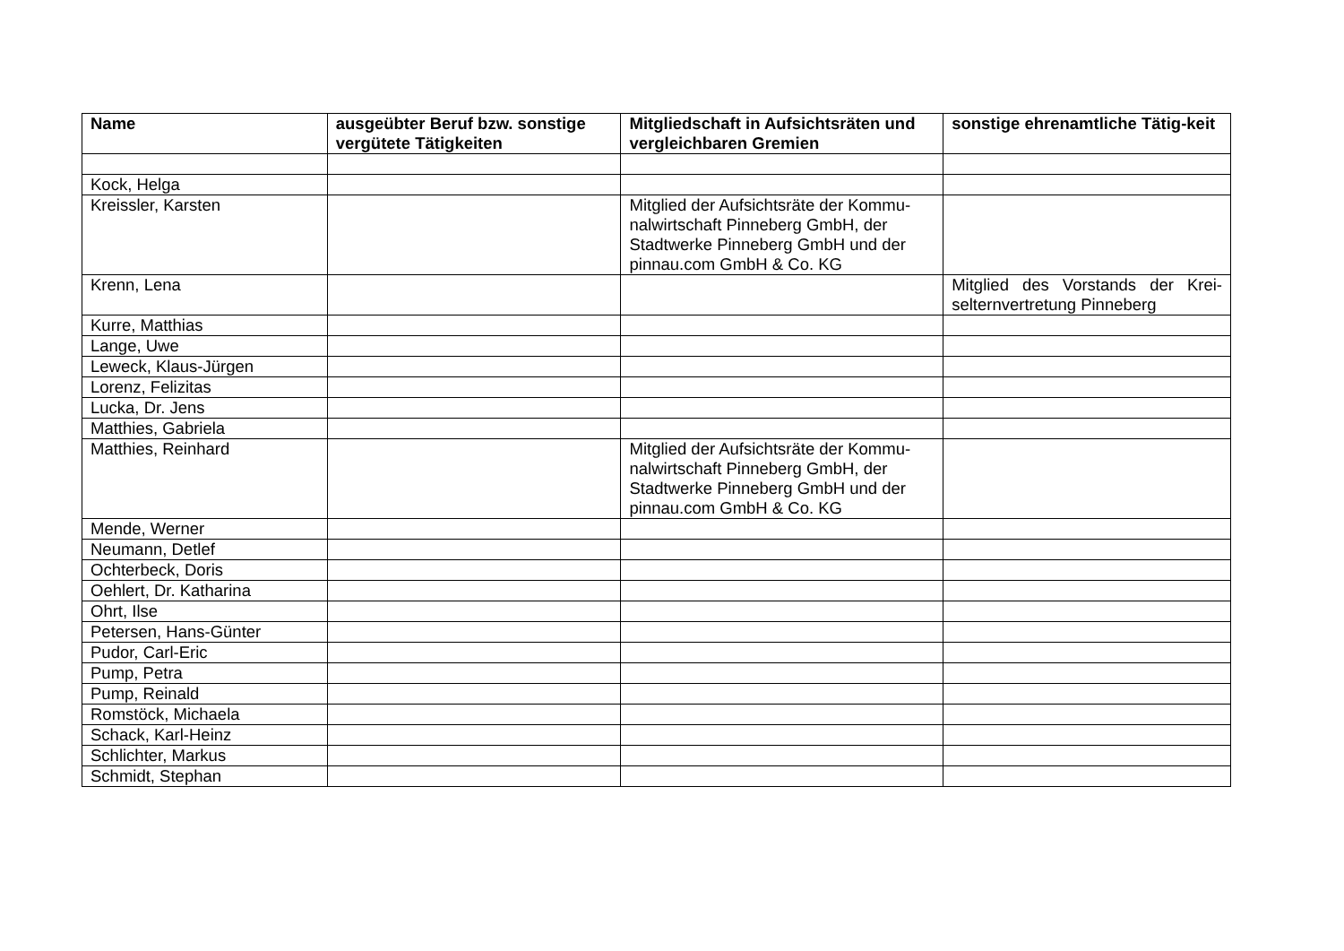| Name | ausgeübter Beruf bzw. sonstige vergütete Tätigkeiten | Mitgliedschaft in Aufsichtsräten und vergleichbaren Gremien | sonstige ehrenamtliche Tätig-keit |
| --- | --- | --- | --- |
| Kock, Helga | | | |
| Kreissler, Karsten | | Mitglied der Aufsichtsräte der Kommu-nalwirtschaft Pinneberg GmbH, der Stadtwerke Pinneberg GmbH und der pinnau.com GmbH & Co. KG | |
| Krenn, Lena | | | Mitglied des Vorstands der Krei-selternvertretung Pinneberg |
| Kurre, Matthias | | | |
| Lange, Uwe | | | |
| Leweck, Klaus-Jürgen | | | |
| Lorenz, Felizitas | | | |
| Lucka, Dr. Jens | | | |
| Matthies, Gabriela | | | |
| Matthies, Reinhard | | Mitglied der Aufsichtsräte der Kommu-nalwirtschaft Pinneberg GmbH, der Stadtwerke Pinneberg GmbH und der pinnau.com GmbH & Co. KG | |
| Mende, Werner | | | |
| Neumann, Detlef | | | |
| Ochterbeck, Doris | | | |
| Oehlert, Dr. Katharina | | | |
| Ohrt, Ilse | | | |
| Petersen, Hans-Günter | | | |
| Pudor, Carl-Eric | | | |
| Pump, Petra | | | |
| Pump, Reinald | | | |
| Romstöck, Michaela | | | |
| Schack, Karl-Heinz | | | |
| Schlichter, Markus | | | |
| Schmidt, Stephan | | | |